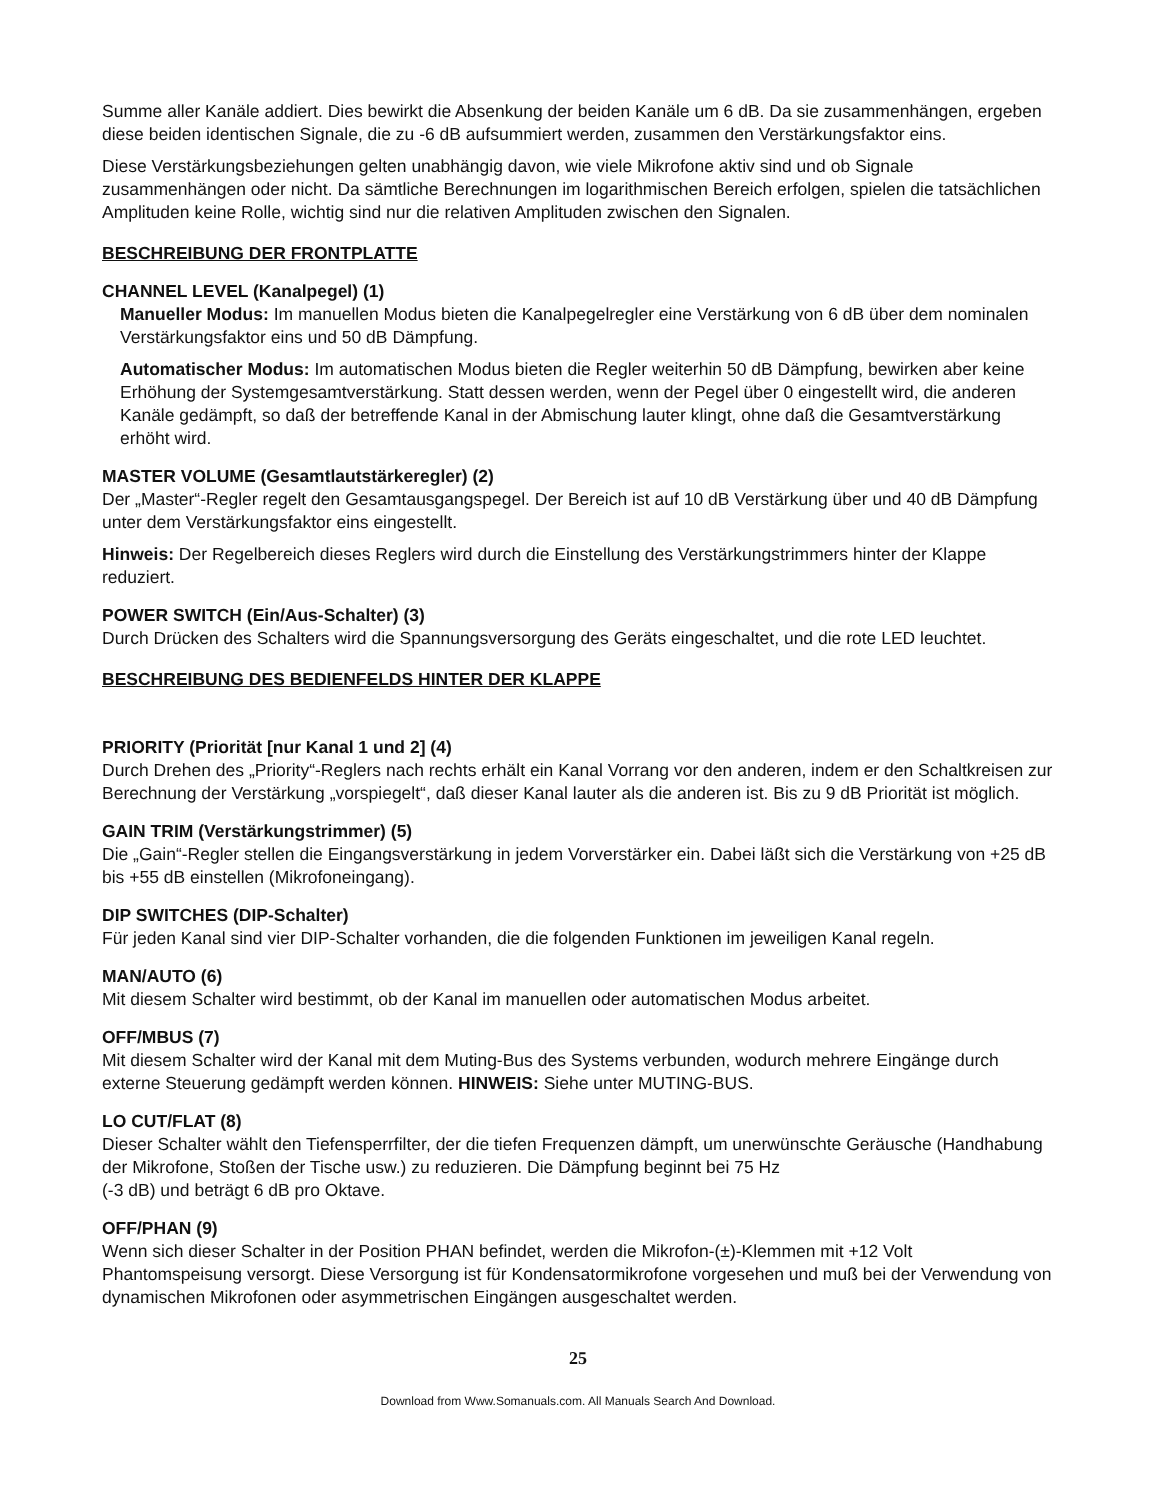Summe aller Kanäle addiert. Dies bewirkt die Absenkung der beiden Kanäle um 6 dB. Da sie zusammenhängen, ergeben diese beiden identischen Signale, die zu -6 dB aufsummiert werden, zusammen den Verstärkungsfaktor eins.
Diese Verstärkungsbeziehungen gelten unabhängig davon, wie viele Mikrofone aktiv sind und ob Signale zusammenhängen oder nicht. Da sämtliche Berechnungen im logarithmischen Bereich erfolgen, spielen die tatsächlichen Amplituden keine Rolle, wichtig sind nur die relativen Amplituden zwischen den Signalen.
BESCHREIBUNG DER FRONTPLATTE
CHANNEL LEVEL (Kanalpegel) (1)
Manueller Modus: Im manuellen Modus bieten die Kanalpegelregler eine Verstärkung von 6 dB über dem nominalen Verstärkungsfaktor eins und 50 dB Dämpfung.
Automatischer Modus: Im automatischen Modus bieten die Regler weiterhin 50 dB Dämpfung, bewirken aber keine Erhöhung der Systemgesamtverstärkung. Statt dessen werden, wenn der Pegel über 0 eingestellt wird, die anderen Kanäle gedämpft, so daß der betreffende Kanal in der Abmischung lauter klingt, ohne daß die Gesamtverstärkung erhöht wird.
MASTER VOLUME (Gesamtlautstärkeregler) (2)
Der „Master“-Regler regelt den Gesamtausgangspegel. Der Bereich ist auf 10 dB Verstärkung über und 40 dB Dämpfung unter dem Verstärkungsfaktor eins eingestellt.
Hinweis: Der Regelbereich dieses Reglers wird durch die Einstellung des Verstärkungstrimmers hinter der Klappe reduziert.
POWER SWITCH (Ein/Aus-Schalter) (3)
Durch Drücken des Schalters wird die Spannungsversorgung des Geräts eingeschaltet, und die rote LED leuchtet.
BESCHREIBUNG DES BEDIENFELDS HINTER DER KLAPPE
PRIORITY (Priorität [nur Kanal 1 und 2] (4)
Durch Drehen des „Priority“-Reglers nach rechts erhält ein Kanal Vorrang vor den anderen, indem er den Schaltkreisen zur Berechnung der Verstärkung „vorspiegelt“, daß dieser Kanal lauter als die anderen ist. Bis zu 9 dB Priorität ist möglich.
GAIN TRIM (Verstärkungstrimmer) (5)
Die „Gain“-Regler stellen die Eingangsverstärkung in jedem Vorverstärker ein. Dabei läßt sich die Verstärkung von +25 dB bis +55 dB einstellen (Mikrofoneingang).
DIP SWITCHES (DIP-Schalter)
Für jeden Kanal sind vier DIP-Schalter vorhanden, die die folgenden Funktionen im jeweiligen Kanal regeln.
MAN/AUTO (6)
Mit diesem Schalter wird bestimmt, ob der Kanal im manuellen oder automatischen Modus arbeitet.
OFF/MBUS (7)
Mit diesem Schalter wird der Kanal mit dem Muting-Bus des Systems verbunden, wodurch mehrere Eingänge durch externe Steuerung gedämpft werden können. HINWEIS: Siehe unter MUTING-BUS.
LO CUT/FLAT (8)
Dieser Schalter wählt den Tiefensperrfilter, der die tiefen Frequenzen dämpft, um unerwünschte Geräusche (Handhabung der Mikrofone, Stoßen der Tische usw.) zu reduzieren. Die Dämpfung beginnt bei 75 Hz
(-3 dB) und beträgt 6 dB pro Oktave.
OFF/PHAN (9)
Wenn sich dieser Schalter in der Position PHAN befindet, werden die Mikrofon-(±)-Klemmen mit +12 Volt Phantomspeisung versorgt. Diese Versorgung ist für Kondensatormikrofone vorgesehen und muß bei der Verwendung von dynamischen Mikrofonen oder asymmetrischen Eingängen ausgeschaltet werden.
25
Download from Www.Somanuals.com. All Manuals Search And Download.